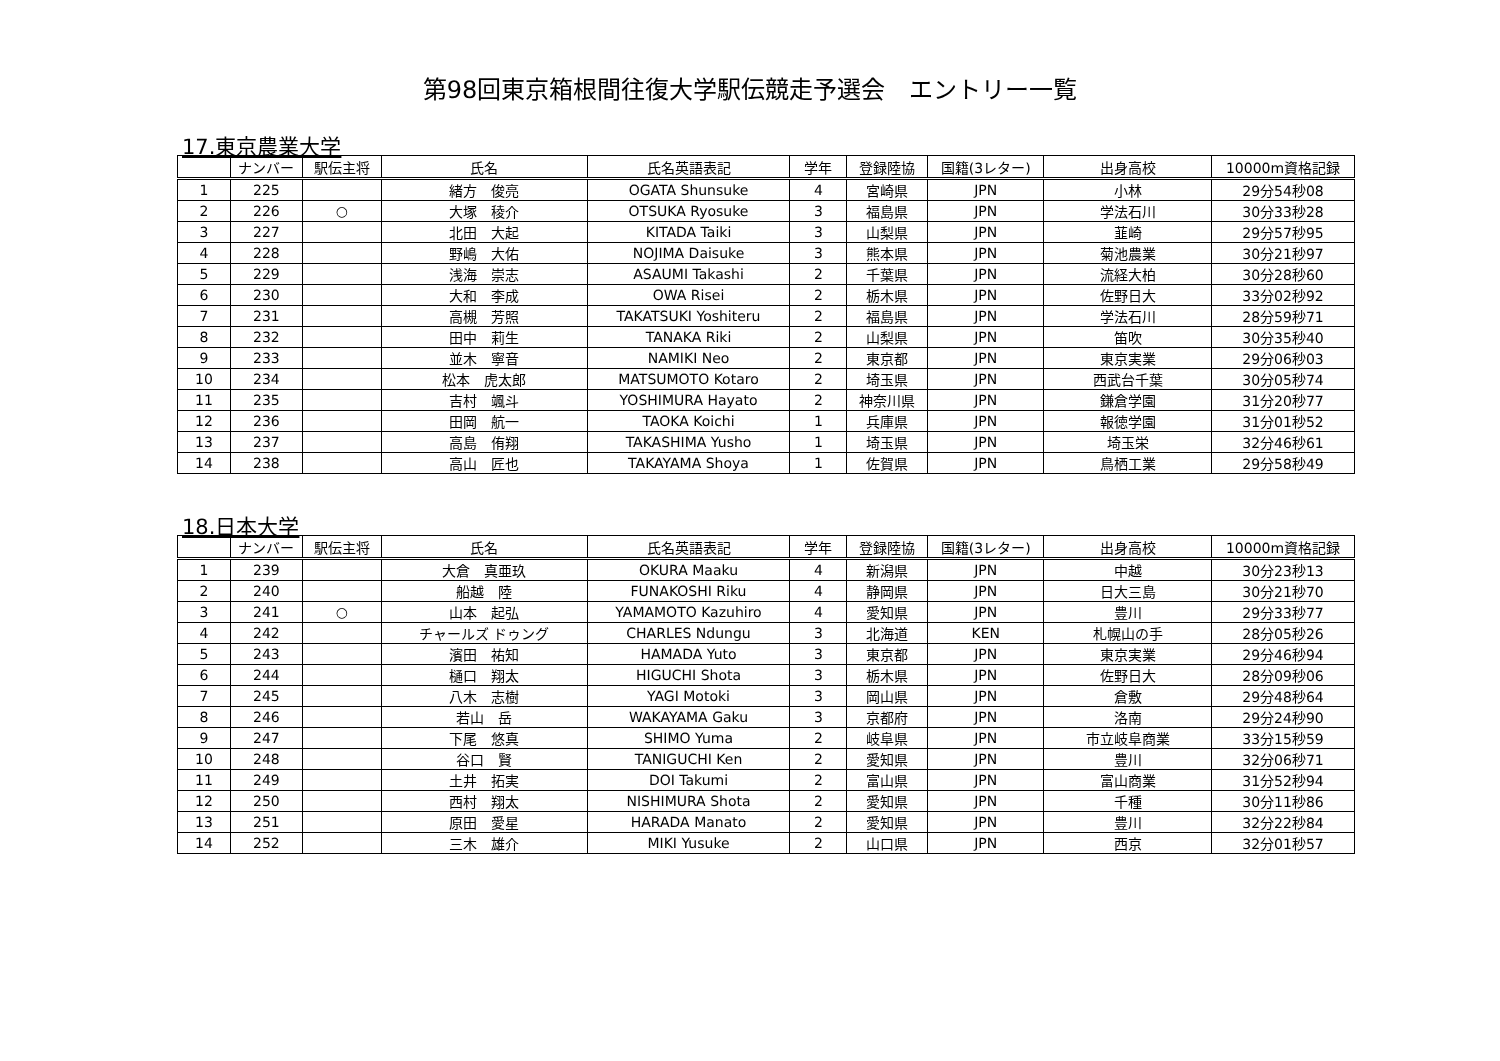第98回東京箱根間往復大学駅伝競走予選会　エントリー一覧
17.東京農業大学
| | ナンバー | 駅伝主将 | 氏名 | 氏名英語表記 | 学年 | 登録陸協 | 国籍(3レター) | 出身高校 | 10000m資格記録 |
| --- | --- | --- | --- | --- | --- | --- | --- | --- | --- |
| 1 | 225 | | 緒方 俊亮 | OGATA Shunsuke | 4 | 宮崎県 | JPN | 小林 | 29分54秒08 |
| 2 | 226 | ○ | 大塚 稜介 | OTSUKA Ryosuke | 3 | 福島県 | JPN | 学法石川 | 30分33秒28 |
| 3 | 227 | | 北田 大起 | KITADA Taiki | 3 | 山梨県 | JPN | 韮崎 | 29分57秒95 |
| 4 | 228 | | 野嶋 大佑 | NOJIMA Daisuke | 3 | 熊本県 | JPN | 菊池農業 | 30分21秒97 |
| 5 | 229 | | 浅海 崇志 | ASAUMI Takashi | 2 | 千葉県 | JPN | 流経大柏 | 30分28秒60 |
| 6 | 230 | | 大和 李成 | OWA Risei | 2 | 栃木県 | JPN | 佐野日大 | 33分02秒92 |
| 7 | 231 | | 高槻 芳照 | TAKATSUKI Yoshiteru | 2 | 福島県 | JPN | 学法石川 | 28分59秒71 |
| 8 | 232 | | 田中 莉生 | TANAKA Riki | 2 | 山梨県 | JPN | 笛吹 | 30分35秒40 |
| 9 | 233 | | 並木 寧音 | NAMIKI Neo | 2 | 東京都 | JPN | 東京実業 | 29分06秒03 |
| 10 | 234 | | 松本 虎太郎 | MATSUMOTO Kotaro | 2 | 埼玉県 | JPN | 西武台千葉 | 30分05秒74 |
| 11 | 235 | | 吉村 颯斗 | YOSHIMURA Hayato | 2 | 神奈川県 | JPN | 鎌倉学園 | 31分20秒77 |
| 12 | 236 | | 田岡 航一 | TAOKA Koichi | 1 | 兵庫県 | JPN | 報徳学園 | 31分01秒52 |
| 13 | 237 | | 高島 侑翔 | TAKASHIMA Yusho | 1 | 埼玉県 | JPN | 埼玉栄 | 32分46秒61 |
| 14 | 238 | | 高山 匠也 | TAKAYAMA Shoya | 1 | 佐賀県 | JPN | 鳥栖工業 | 29分58秒49 |
18.日本大学
| | ナンバー | 駅伝主将 | 氏名 | 氏名英語表記 | 学年 | 登録陸協 | 国籍(3レター) | 出身高校 | 10000m資格記録 |
| --- | --- | --- | --- | --- | --- | --- | --- | --- | --- |
| 1 | 239 | | 大倉 真亜玖 | OKURA Maaku | 4 | 新潟県 | JPN | 中越 | 30分23秒13 |
| 2 | 240 | | 船越 陸 | FUNAKOSHI Riku | 4 | 静岡県 | JPN | 日大三島 | 30分21秒70 |
| 3 | 241 | ○ | 山本 起弘 | YAMAMOTO Kazuhiro | 4 | 愛知県 | JPN | 豊川 | 29分33秒77 |
| 4 | 242 | | チャールズ ドゥング | CHARLES Ndungu | 3 | 北海道 | KEN | 札幌山の手 | 28分05秒26 |
| 5 | 243 | | 濱田 祐知 | HAMADA Yuto | 3 | 東京都 | JPN | 東京実業 | 29分46秒94 |
| 6 | 244 | | 樋口 翔太 | HIGUCHI Shota | 3 | 栃木県 | JPN | 佐野日大 | 28分09秒06 |
| 7 | 245 | | 八木 志樹 | YAGI Motoki | 3 | 岡山県 | JPN | 倉敷 | 29分48秒64 |
| 8 | 246 | | 若山 岳 | WAKAYAMA Gaku | 3 | 京都府 | JPN | 洛南 | 29分24秒90 |
| 9 | 247 | | 下尾 悠真 | SHIMO Yuma | 2 | 岐阜県 | JPN | 市立岐阜商業 | 33分15秒59 |
| 10 | 248 | | 谷口 賢 | TANIGUCHI Ken | 2 | 愛知県 | JPN | 豊川 | 32分06秒71 |
| 11 | 249 | | 土井 拓実 | DOI Takumi | 2 | 富山県 | JPN | 富山商業 | 31分52秒94 |
| 12 | 250 | | 西村 翔太 | NISHIMURA Shota | 2 | 愛知県 | JPN | 千種 | 30分11秒86 |
| 13 | 251 | | 原田 愛星 | HARADA Manato | 2 | 愛知県 | JPN | 豊川 | 32分22秒84 |
| 14 | 252 | | 三木 雄介 | MIKI Yusuke | 2 | 山口県 | JPN | 西京 | 32分01秒57 |